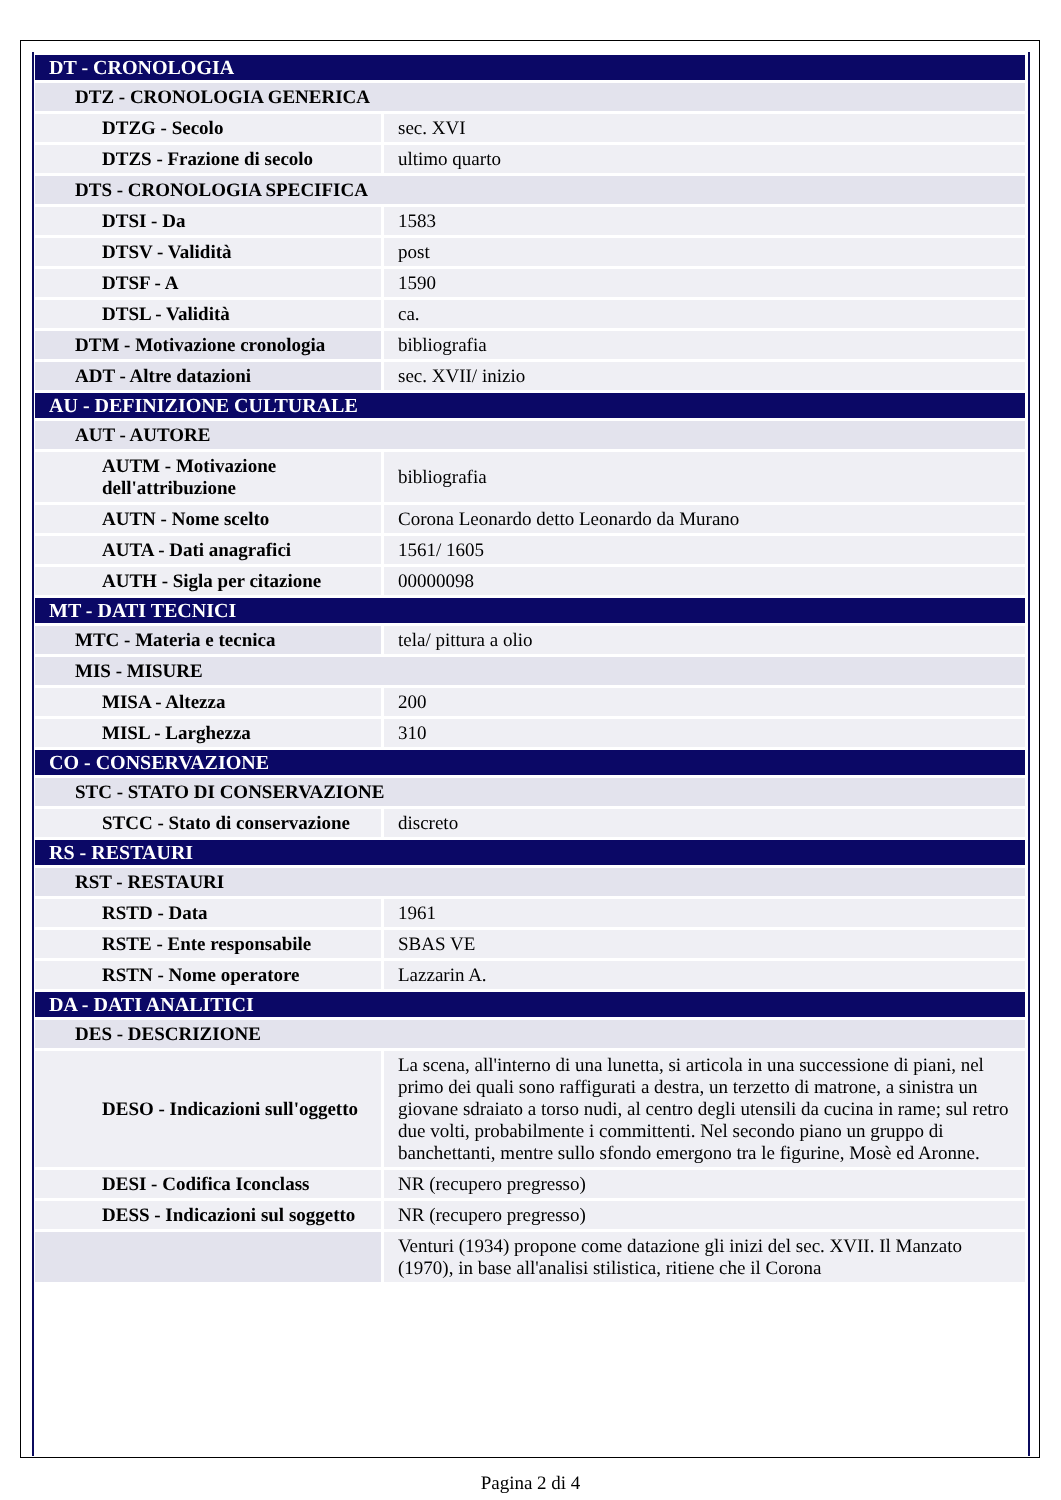| DT - CRONOLOGIA | |
| DTZ - CRONOLOGIA GENERICA | |
| DTZG - Secolo | sec. XVI |
| DTZS - Frazione di secolo | ultimo quarto |
| DTS - CRONOLOGIA SPECIFICA | |
| DTSI - Da | 1583 |
| DTSV - Validità | post |
| DTSF - A | 1590 |
| DTSL - Validità | ca. |
| DTM - Motivazione cronologia | bibliografia |
| ADT - Altre datazioni | sec. XVII/ inizio |
| AU - DEFINIZIONE CULTURALE | |
| AUT - AUTORE | |
| AUTM - Motivazione dell'attribuzione | bibliografia |
| AUTN - Nome scelto | Corona Leonardo detto Leonardo da Murano |
| AUTA - Dati anagrafici | 1561/ 1605 |
| AUTH - Sigla per citazione | 00000098 |
| MT - DATI TECNICI | |
| MTC - Materia e tecnica | tela/ pittura a olio |
| MIS - MISURE | |
| MISA - Altezza | 200 |
| MISL - Larghezza | 310 |
| CO - CONSERVAZIONE | |
| STC - STATO DI CONSERVAZIONE | |
| STCC - Stato di conservazione | discreto |
| RS - RESTAURI | |
| RST - RESTAURI | |
| RSTD - Data | 1961 |
| RSTE - Ente responsabile | SBAS VE |
| RSTN - Nome operatore | Lazzarin A. |
| DA - DATI ANALITICI | |
| DES - DESCRIZIONE | |
| DESO - Indicazioni sull'oggetto | La scena, all'interno di una lunetta, si articola in una successione di piani, nel primo dei quali sono raffigurati a destra, un terzetto di matrone, a sinistra un giovane sdraiato a torso nudi, al centro degli utensili da cucina in rame; sul retro due volti, probabilmente i committenti. Nel secondo piano un gruppo di banchettanti, mentre sullo sfondo emergono tra le figurine, Mosè ed Aronne. |
| DESI - Codifica Iconclass | NR (recupero pregresso) |
| DESS - Indicazioni sul soggetto | NR (recupero pregresso) |
| | Venturi (1934) propone come datazione gli inizi del sec. XVII. Il Manzato (1970), in base all'analisi stilistica, ritiene che il Corona |
Pagina 2 di 4